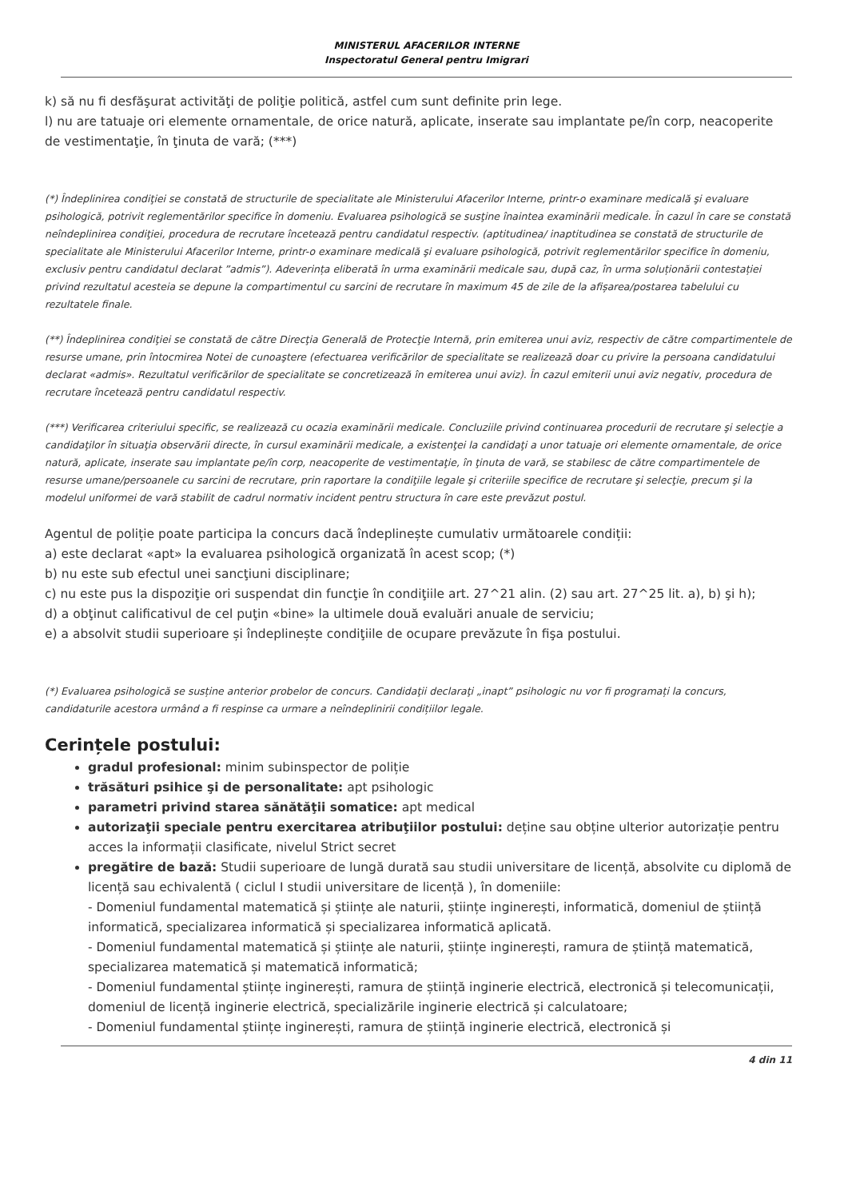MINISTERUL AFACERILOR INTERNE
Inspectoratul General pentru Imigrari
k) să nu fi desfăşurat activităţi de poliţie politică, astfel cum sunt definite prin lege.
l) nu are tatuaje ori elemente ornamentale, de orice natură, aplicate, inserate sau implantate pe/în corp, neacoperite de vestimentaţie, în ţinuta de vară; (***)
(*) Îndeplinirea condiţiei se constată de structurile de specialitate ale Ministerului Afacerilor Interne, printr-o examinare medicală şi evaluare psihologică, potrivit reglementărilor specifice în domeniu. Evaluarea psihologică se susţine înaintea examinării medicale. În cazul în care se constată neîndeplinirea condiţiei, procedura de recrutare încetează pentru candidatul respectiv. (aptitudinea/ inaptitudinea se constată de structurile de specialitate ale Ministerului Afacerilor Interne, printr-o examinare medicală şi evaluare psihologică, potrivit reglementărilor specifice în domeniu, exclusiv pentru candidatul declarat ”admis”). Adeverința eliberată în urma examinării medicale sau, după caz, în urma soluționării contestației privind rezultatul acesteia se depune la compartimentul cu sarcini de recrutare în maximum 45 de zile de la afișarea/postarea tabelului cu rezultatele finale.
(**) Îndeplinirea condiţiei se constată de către Direcţia Generală de Protecţie Internă, prin emiterea unui aviz, respectiv de către compartimentele de resurse umane, prin întocmirea Notei de cunoaştere (efectuarea verificărilor de specialitate se realizează doar cu privire la persoana candidatului declarat «admis». Rezultatul verificărilor de specialitate se concretizează în emiterea unui aviz). În cazul emiterii unui aviz negativ, procedura de recrutare încetează pentru candidatul respectiv.
(***) Verificarea criteriului specific, se realizează cu ocazia examinării medicale. Concluziile privind continuarea procedurii de recrutare şi selecţie a candidaţilor în situaţia observării directe, în cursul examinării medicale, a existenţei la candidaţi a unor tatuaje ori elemente ornamentale, de orice natură, aplicate, inserate sau implantate pe/în corp, neacoperite de vestimentaţie, în ţinuta de vară, se stabilesc de către compartimentele de resurse umane/persoanele cu sarcini de recrutare, prin raportare la condiţiile legale şi criteriile specifice de recrutare şi selecţie, precum şi la modelul uniformei de vară stabilit de cadrul normativ incident pentru structura în care este prevăzut postul.
Agentul de poliție poate participa la concurs dacă îndeplinește cumulativ următoarele condiții:
a) este declarat «apt» la evaluarea psihologică organizată în acest scop; (*)
b) nu este sub efectul unei sancţiuni disciplinare;
c) nu este pus la dispoziţie ori suspendat din funcţie în condiţiile art. 27^21 alin. (2) sau art. 27^25 lit. a), b) şi h);
d) a obţinut calificativul de cel puţin «bine» la ultimele două evaluări anuale de serviciu;
e) a absolvit studii superioare și îndeplinește condiţiile de ocupare prevăzute în fişa postului.
(*) Evaluarea psihologică se susține anterior probelor de concurs. Candidaţii declaraţi „inapt” psihologic nu vor fi programați la concurs, candidaturile acestora urmând a fi respinse ca urmare a neîndeplinirii condițiilor legale.
Cerințele postului:
gradul profesional: minim subinspector de poliție
trăsături psihice şi de personalitate: apt psihologic
parametri privind starea sănătăţii somatice: apt medical
autorizaţii speciale pentru exercitarea atribuţiilor postului: deține sau obține ulterior autorizație pentru acces la informații clasificate, nivelul Strict secret
pregătire de bază: Studii superioare de lungă durată sau studii universitare de licență, absolvite cu diplomă de licență sau echivalentă ( ciclul I studii universitare de licență ), în domeniile:
- Domeniul fundamental matematică și științe ale naturii, științe inginerești, informatică, domeniul de știință informatică, specializarea informatică și specializarea informatică aplicată.
- Domeniul fundamental matematică și științe ale naturii, științe inginerești, ramura de știință matematică, specializarea matematică și matematică informatică;
- Domeniul fundamental științe inginerești, ramura de știință inginerie electrică, electronică și telecomunicații, domeniul de licență inginerie electrică, specializările inginerie electrică și calculatoare;
- Domeniul fundamental științe inginerești, ramura de știință inginerie electrică, electronică și
4 din 11